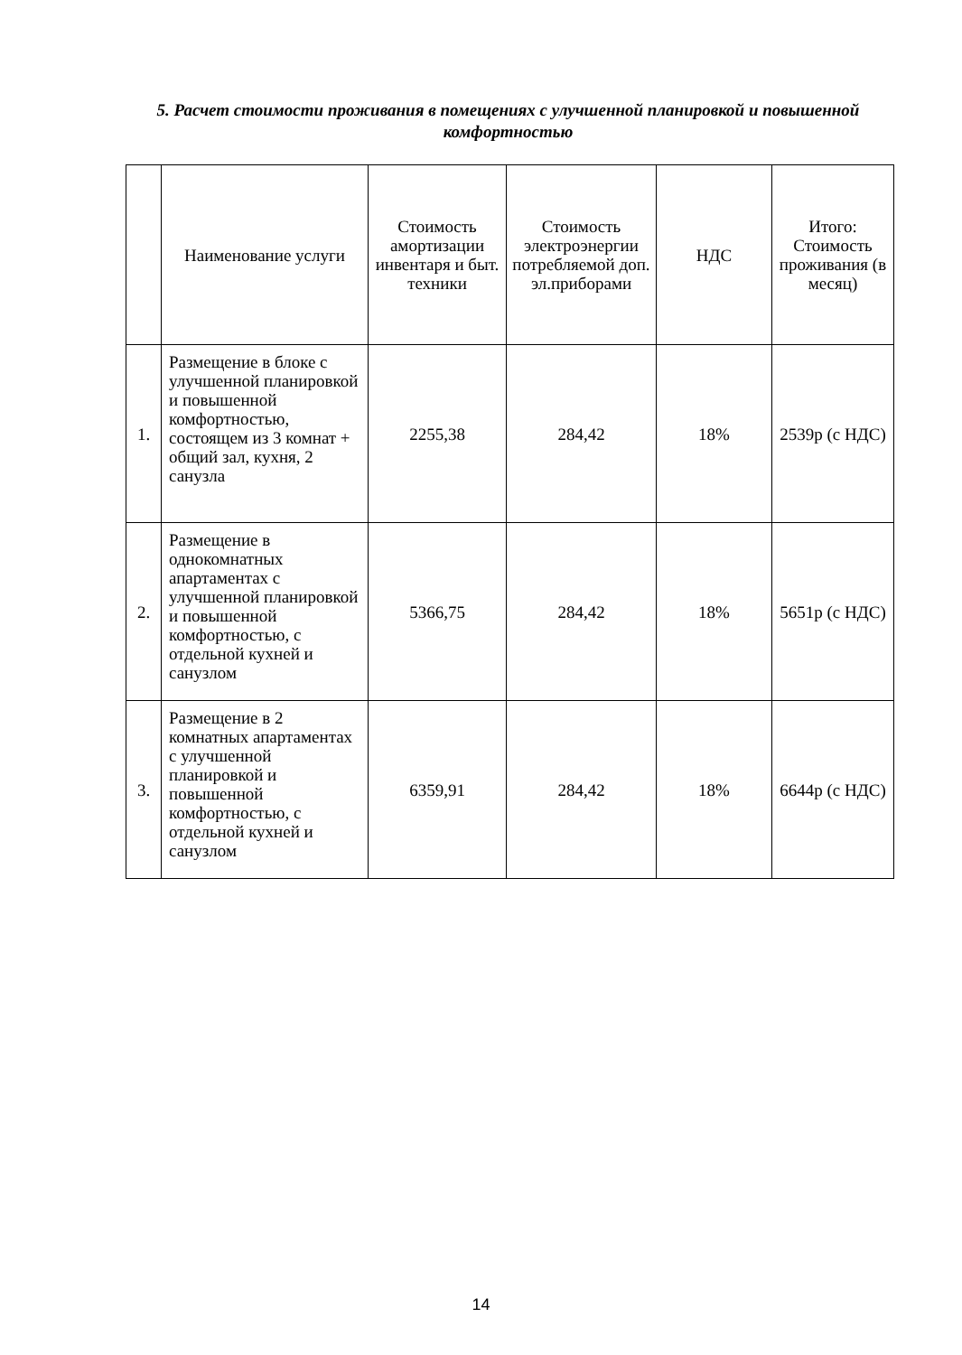5. Расчет стоимости проживания в помещениях с улучшенной планировкой и повышенной комфортностью
| | Наименование услуги | Стоимость амортизации инвентаря и быт. техники | Стоимость электроэнергии потребляемой доп. эл.приборами | НДС | Итого: Стоимость проживания (в месяц) |
| --- | --- | --- | --- | --- | --- |
| 1. | Размещение в блоке с улучшенной планировкой и повышенной комфортностью, состоящем из 3 комнат + общий зал, кухня, 2 санузла | 2255,38 | 284,42 | 18% | 2539р (с НДС) |
| 2. | Размещение в однокомнатных апартаментах с улучшенной планировкой и повышенной комфортностью, с отдельной кухней и санузлом | 5366,75 | 284,42 | 18% | 5651р (с НДС) |
| 3. | Размещение в 2 комнатных апартаментах с улучшенной планировкой и повышенной комфортностью, с отдельной кухней и санузлом | 6359,91 | 284,42 | 18% | 6644р (с НДС) |
14